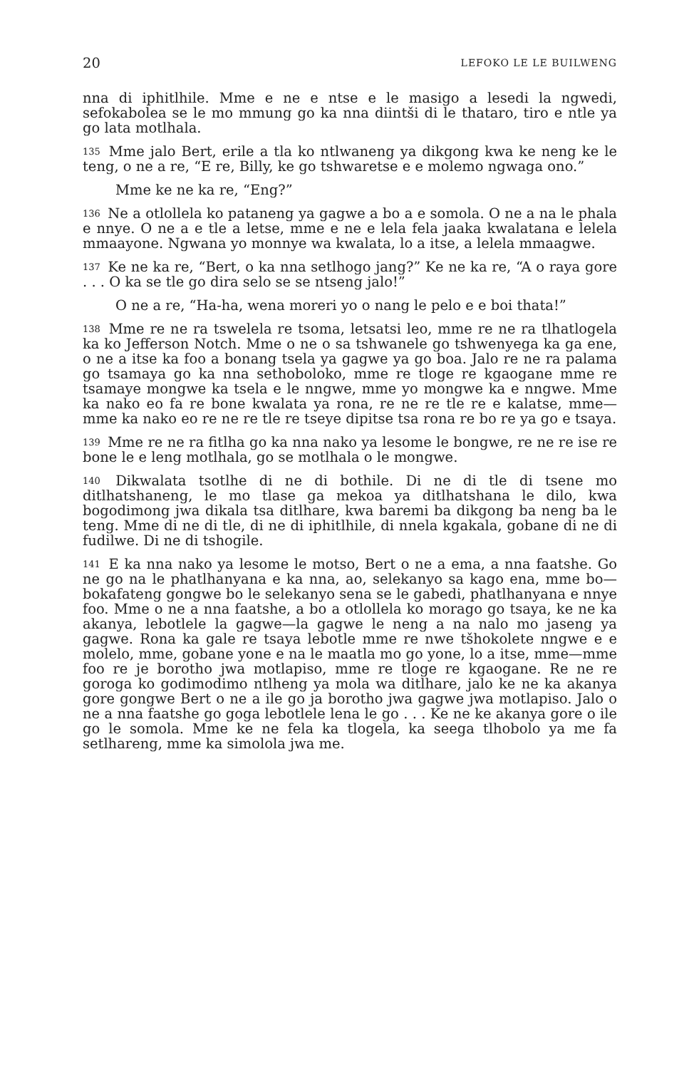20 LEFOKO LE LE BUILWENG
nna di iphitlhile. Mme e ne e ntse e le masigo a lesedi la ngwedi, sefokabolea se le mo mmung go ka nna diintši di le thataro, tiro e ntle ya go lata motlhala.
135 Mme jalo Bert, erile a tla ko ntlwaneng ya dikgong kwa ke neng ke le teng, o ne a re, “E re, Billy, ke go tshwaretse e e molemo ngwaga ono.”
Mme ke ne ka re, “Eng?”
136 Ne a otlollela ko pataneng ya gagwe a bo a e somola. O ne a na le phala e nnye. O ne a e tle a letse, mme e ne e lela fela jaaka kwalatana e lelela mmaayone. Ngwana yo monnye wa kwalata, lo a itse, a lelela mmaagwe.
137 Ke ne ka re, “Bert, o ka nna setlhogo jang?” Ke ne ka re, “A o raya gore . . . O ka se tle go dira selo se se ntseng jalo!”
O ne a re, “Ha-ha, wena moreri yo o nang le pelo e e boi thata!”
138 Mme re ne ra tswelela re tsoma, letsatsi leo, mme re ne ra tlhatlogela ka ko Jefferson Notch. Mme o ne o sa tshwanele go tshwenyega ka ga ene, o ne a itse ka foo a bonang tsela ya gagwe ya go boa. Jalo re ne ra palama go tsamaya go ka nna sethoboloko, mme re tloge re kgaogane mme re tsamaye mongwe ka tsela e le nngwe, mme yo mongwe ka e nngwe. Mme ka nako eo fa re bone kwalata ya rona, re ne re tle re e kalatse, mme—mme ka nako eo re ne re tle re tseye dipitse tsa rona re bo re ya go e tsaya.
139 Mme re ne ra fitlha go ka nna nako ya lesome le bongwe, re ne re ise re bone le e leng motlhala, go se motlhala o le mongwe.
140 Dikwalata tsotlhe di ne di bothile. Di ne di tle di tsene mo ditlhatshaneng, le mo tlase ga mekoa ya ditlhatshana le dilo, kwa bogodimong jwa dikala tsa ditlhare, kwa baremi ba dikgong ba neng ba le teng. Mme di ne di tle, di ne di iphitlhile, di nnela kgakala, gobane di ne di fudilwe. Di ne di tshogile.
141 E ka nna nako ya lesome le motso, Bert o ne a ema, a nna faatshe. Go ne go na le phatlhanyana e ka nna, ao, selekanyo sa kago ena, mme bo—bokafateng gongwe bo le selekanyo sena se le gabedi, phatlhanyana e nnye foo. Mme o ne a nna faatshe, a bo a otlollela ko morago go tsaya, ke ne ka akanya, lebotlele la gagwe—la gagwe le neng a na nalo mo jaseng ya gagwe. Rona ka gale re tsaya lebotle mme re nwe tšhokolete nngwe e e molelo, mme, gobane yone e na le maatla mo go yone, lo a itse, mme—mme foo re je borotho jwa motlapiso, mme re tloge re kgaogane. Re ne re goroga ko godimodimo ntlheng ya mola wa ditlhare, jalo ke ne ka akanya gore gongwe Bert o ne a ile go ja borotho jwa gagwe jwa motlapiso. Jalo o ne a nna faatshe go goga lebotlele lena le go . . . Ke ne ke akanya gore o ile go le somola. Mme ke ne fela ka tlogela, ka seega tlhobolo ya me fa setlhareng, mme ka simolola jwa me.